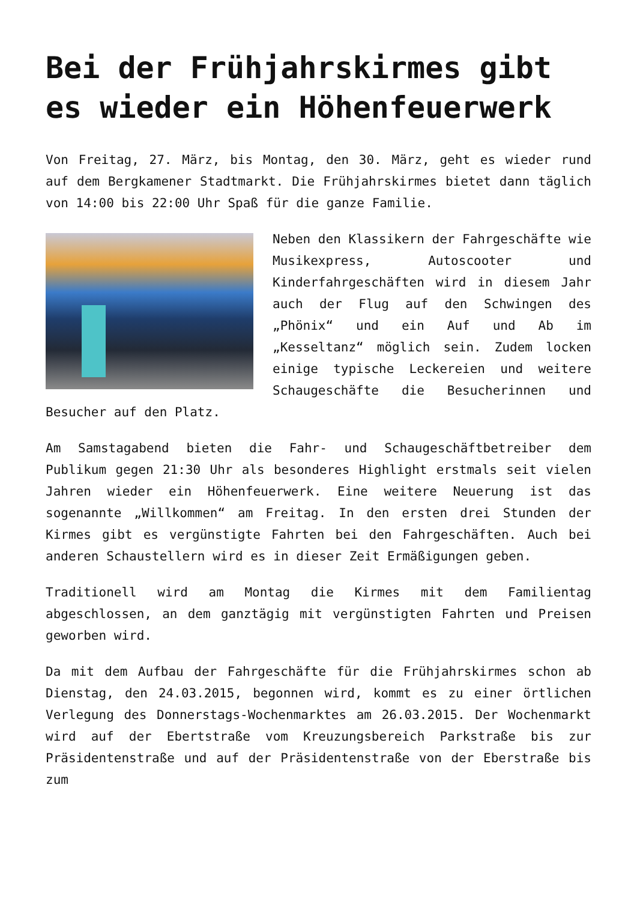Bei der Frühjahrskirmes gibt es wieder ein Höhenfeuerwerk
Von Freitag, 27. März, bis Montag, den 30. März, geht es wieder rund auf dem Bergkamener Stadtmarkt. Die Frühjahrskirmes bietet dann täglich von 14:00 bis 22:00 Uhr Spaß für die ganze Familie.
Neben den Klassikern der Fahrgeschäfte wie Musikexpress, Autoscooter und Kinderfahrgeschäften wird in diesem Jahr auch der Flug auf den Schwingen des „Phönix“ und ein Auf und Ab im „Kesseltanz“ möglich sein. Zudem locken einige typische Leckereien und weitere Schaugeschäfte die Besucherinnen und Besucher auf den Platz.
Am Samstagabend bieten die Fahr- und Schaugeschäftbetreiber dem Publikum gegen 21:30 Uhr als besonderes Highlight erstmals seit vielen Jahren wieder ein Höhenfeuerwerk. Eine weitere Neuerung ist das sogenannte „Willkommen“ am Freitag. In den ersten drei Stunden der Kirmes gibt es vergünstigte Fahrten bei den Fahrgeschäften. Auch bei anderen Schaustellern wird es in dieser Zeit Ermäßigungen geben.
Traditionell wird am Montag die Kirmes mit dem Familientag abgeschlossen, an dem ganztägig mit vergünstigten Fahrten und Preisen geworben wird.
Da mit dem Aufbau der Fahrgeschäfte für die Frühjahrskirmes schon ab Dienstag, den 24.03.2015, begonnen wird, kommt es zu einer örtlichen Verlegung des Donnerstags-Wochenmarktes am 26.03.2015. Der Wochenmarkt wird auf der Ebertstraße vom Kreuzungsbereich Parkstraße bis zur Präsidentenstraße und auf der Präsidentenstraße von der Eberstraße bis zum